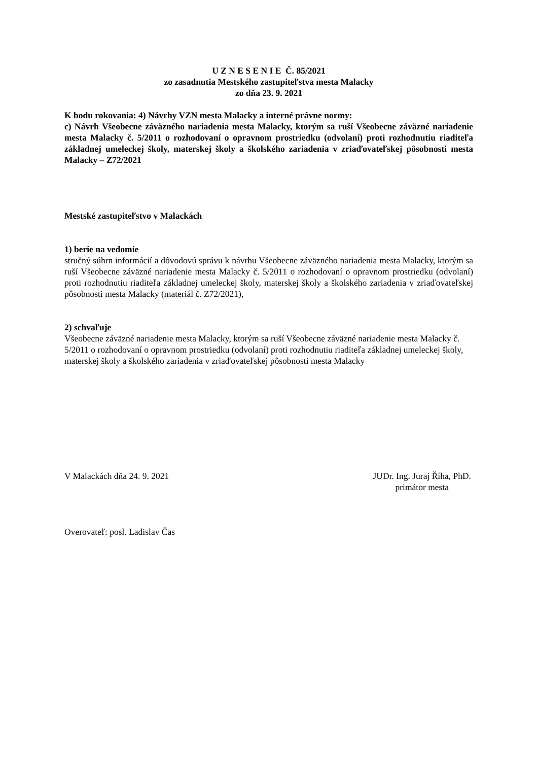U Z N E S E N I E Č. 85/2021
zo zasadnutia Mestského zastupiteľstva mesta Malacky
zo dňa 23. 9. 2021
K bodu rokovania: 4) Návrhy VZN mesta Malacky a interné právne normy:
c) Návrh Všeobecne záväzného nariadenia mesta Malacky, ktorým sa ruší Všeobecne záväzné nariadenie mesta Malacky č. 5/2011 o rozhodovaní o opravnom prostriedku (odvolaní) proti rozhodnutiu riaditeľa základnej umeleckej školy, materskej školy a školského zariadenia v zriaďovateľskej pôsobnosti mesta Malacky – Z72/2021
Mestské zastupiteľstvo v Malackách
1) berie na vedomie
stručný súhrn informácií a dôvodovú správu k návrhu Všeobecne záväzného nariadenia mesta Malacky, ktorým sa ruší Všeobecne záväzné nariadenie mesta Malacky č. 5/2011 o rozhodovaní o opravnom prostriedku (odvolaní) proti rozhodnutiu riaditeľa základnej umeleckej školy, materskej školy a školského zariadenia v zriaďovateľskej pôsobnosti mesta Malacky (materiál č. Z72/2021),
2) schvaľuje
Všeobecne záväzné nariadenie mesta Malacky, ktorým sa ruší Všeobecne záväzné nariadenie mesta Malacky č. 5/2011 o rozhodovaní o opravnom prostriedku (odvolaní) proti rozhodnutiu riaditeľa základnej umeleckej školy, materskej školy a školského zariadenia v zriaďovateľskej pôsobnosti mesta Malacky
V Malackách dňa 24. 9. 2021 JUDr. Ing. Juraj Říha, PhD.
primátor mesta
Overovateľ: posl. Ladislav Čas